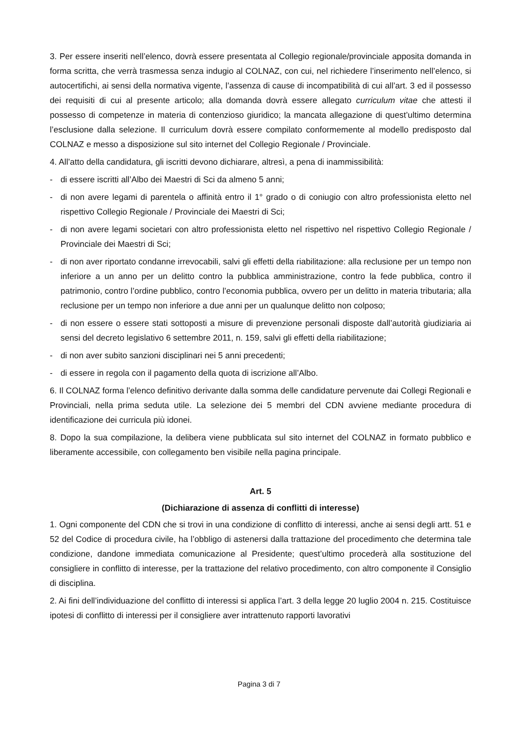3. Per essere inseriti nell’elenco, dovrà essere presentata al Collegio regionale/provinciale apposita domanda in forma scritta, che verrà trasmessa senza indugio al COLNAZ, con cui, nel richiedere l’inserimento nell’elenco, si autocertifichi, ai sensi della normativa vigente, l’assenza di cause di incompatibilità di cui all’art. 3 ed il possesso dei requisiti di cui al presente articolo; alla domanda dovrà essere allegato curriculum vitae che attesti il possesso di competenze in materia di contenzioso giuridico; la mancata allegazione di quest’ultimo determina l’esclusione dalla selezione. Il curriculum dovrà essere compilato conformemente al modello predisposto dal COLNAZ e messo a disposizione sul sito internet del Collegio Regionale / Provinciale.
4. All’atto della candidatura, gli iscritti devono dichiarare, altresì, a pena di inammissibilità:
- di essere iscritti all’Albo dei Maestri di Sci da almeno 5 anni;
- di non avere legami di parentela o affinità entro il 1° grado o di coniugio con altro professionista eletto nel rispettivo Collegio Regionale / Provinciale dei Maestri di Sci;
- di non avere legami societari con altro professionista eletto nel rispettivo nel rispettivo Collegio Regionale / Provinciale dei Maestri di Sci;
- di non aver riportato condanne irrevocabili, salvi gli effetti della riabilitazione: alla reclusione per un tempo non inferiore a un anno per un delitto contro la pubblica amministrazione, contro la fede pubblica, contro il patrimonio, contro l’ordine pubblico, contro l’economia pubblica, ovvero per un delitto in materia tributaria; alla reclusione per un tempo non inferiore a due anni per un qualunque delitto non colposo;
- di non essere o essere stati sottoposti a misure di prevenzione personali disposte dall’autorità giudiziaria ai sensi del decreto legislativo 6 settembre 2011, n. 159, salvi gli effetti della riabilitazione;
- di non aver subito sanzioni disciplinari nei 5 anni precedenti;
- di essere in regola con il pagamento della quota di iscrizione all’Albo.
6. Il COLNAZ forma l’elenco definitivo derivante dalla somma delle candidature pervenute dai Collegi Regionali e Provinciali, nella prima seduta utile. La selezione dei 5 membri del CDN avviene mediante procedura di identificazione dei curricula più idonei.
8. Dopo la sua compilazione, la delibera viene pubblicata sul sito internet del COLNAZ in formato pubblico e liberamente accessibile, con collegamento ben visibile nella pagina principale.
Art. 5
(Dichiarazione di assenza di conflitti di interesse)
1. Ogni componente del CDN che si trovi in una condizione di conflitto di interessi, anche ai sensi degli artt. 51 e 52 del Codice di procedura civile, ha l’obbligo di astenersi dalla trattazione del procedimento che determina tale condizione, dandone immediata comunicazione al Presidente; quest’ultimo procederà alla sostituzione del consigliere in conflitto di interesse, per la trattazione del relativo procedimento, con altro componente il Consiglio di disciplina.
2. Ai fini dell’individuazione del conflitto di interessi si applica l’art. 3 della legge 20 luglio 2004 n. 215. Costituisce ipotesi di conflitto di interessi per il consigliere aver intrattenuto rapporti lavorativi
Pagina 3 di 7